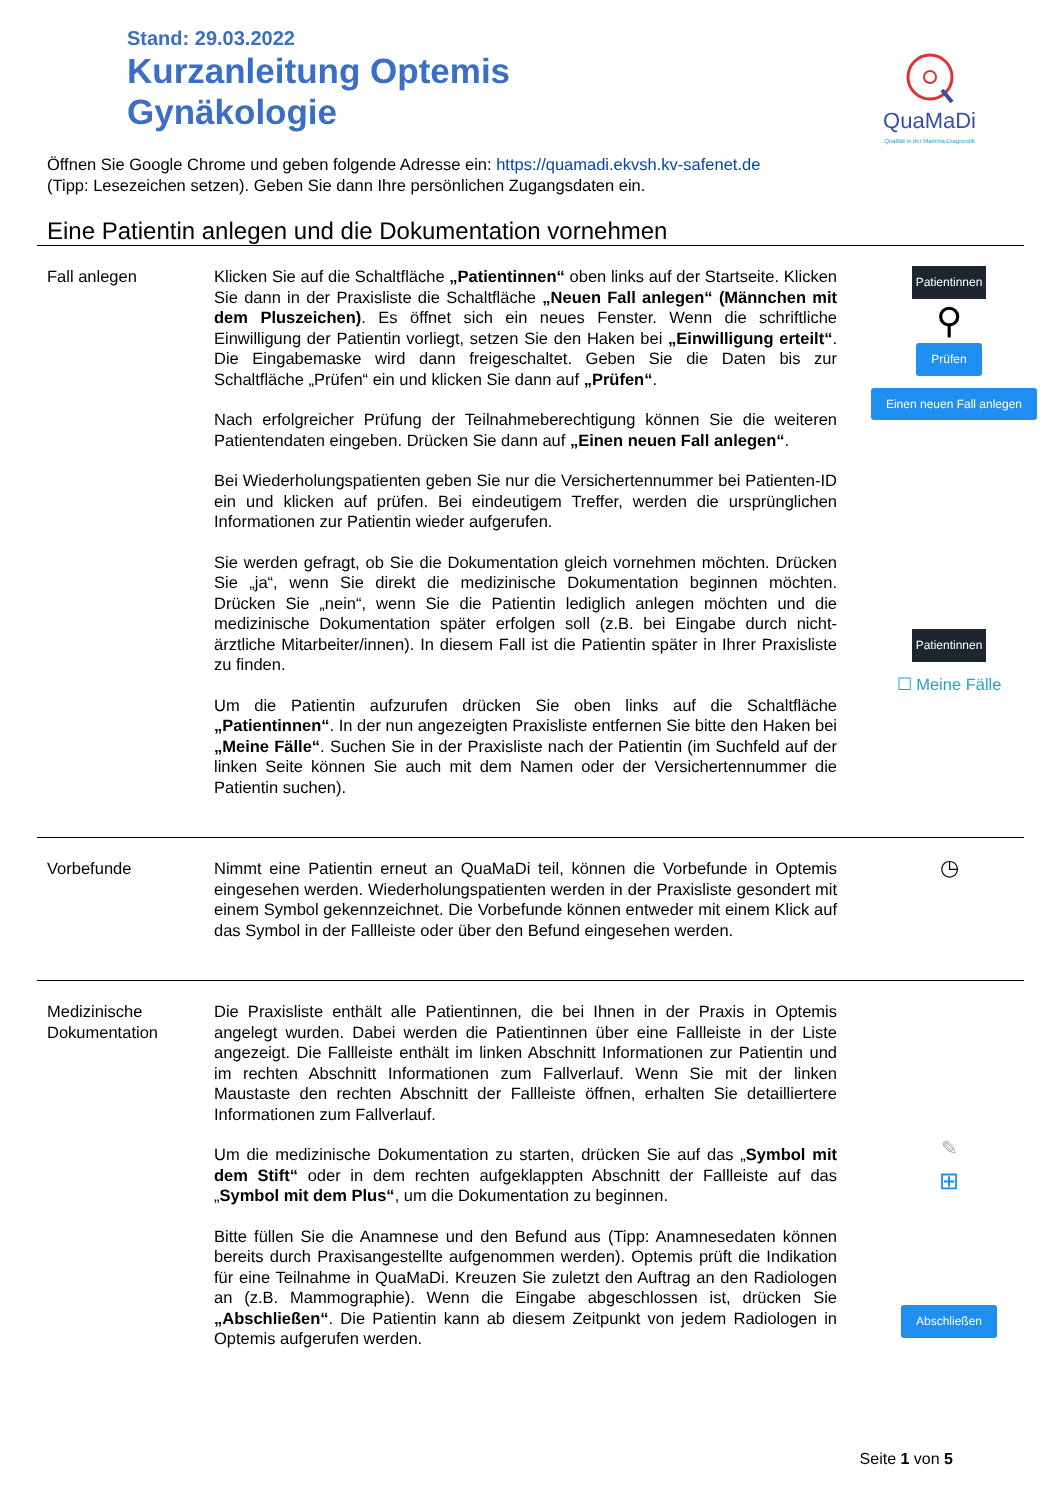Stand: 29.03.2022
Kurzanleitung Optemis
Gynäkologie
QuaMaDi
Qualität in der Mamma-Diagnostik
Öffnen Sie Google Chrome und geben folgende Adresse ein: https://quamadi.ekvsh.kv-safenet.de
(Tipp: Lesezeichen setzen). Geben Sie dann Ihre persönlichen Zugangsdaten ein.
Eine Patientin anlegen und die Dokumentation vornehmen
Fall anlegen Klicken Sie auf die Schaltfläche „Patientinnen“ oben links auf der Startseite. Klicken Sie dann in der Praxisliste die Schaltfläche „Neuen Fall anlegen“ (Männchen mit dem Pluszeichen). Es öffnet sich ein neues Fenster. Wenn die schriftliche Einwilligung der Patientin vorliegt, setzen Sie den Haken bei „Einwilligung erteilt“. Die Eingabemaske wird dann freigeschaltet. Geben Sie die Daten bis zur Schaltfläche „Prüfen“ ein und klicken Sie dann auf „Prüfen“.
Nach erfolgreicher Prüfung der Teilnahmeberechtigung können Sie die weiteren Patientendaten eingeben. Drücken Sie dann auf „Einen neuen Fall anlegen“.
Bei Wiederholungspatienten geben Sie nur die Versichertennummer bei Patienten-ID ein und klicken auf prüfen. Bei eindeutigem Treffer, werden die ursprünglichen Informationen zur Patientin wieder aufgerufen.
Sie werden gefragt, ob Sie die Dokumentation gleich vornehmen möchten. Drücken Sie „ja“, wenn Sie direkt die medizinische Dokumentation beginnen möchten. Drücken Sie „nein“, wenn Sie die Patientin lediglich anlegen möchten und die medizinische Dokumentation später erfolgen soll (z.B. bei Eingabe durch nicht-ärztliche Mitarbeiter/innen). In diesem Fall ist die Patientin später in Ihrer Praxisliste zu finden.
Um die Patientin aufzurufen drücken Sie oben links auf die Schaltfläche „Patientinnen“. In der nun angezeigten Praxisliste entfernen Sie bitte den Haken bei „Meine Fälle“. Suchen Sie in der Praxisliste nach der Patientin (im Suchfeld auf der linken Seite können Sie auch mit dem Namen oder der Versichertennummer die Patientin suchen).
Patientinnen
⚲
Prüfen
Einen neuen Fall anlegen
Patientinnen
☐ Meine Fälle
Vorbefunde Nimmt eine Patientin erneut an QuaMaDi teil, können die Vorbefunde in Optemis eingesehen werden. Wiederholungspatienten werden in der Praxisliste gesondert mit einem Symbol gekennzeichnet. Die Vorbefunde können entweder mit einem Klick auf das Symbol in der Fallleiste oder über den Befund eingesehen werden.
◷
Medizinische
Dokumentation
Die Praxisliste enthält alle Patientinnen, die bei Ihnen in der Praxis in Optemis angelegt wurden. Dabei werden die Patientinnen über eine Fallleiste in der Liste angezeigt. Die Fallleiste enthält im linken Abschnitt Informationen zur Patientin und im rechten Abschnitt Informationen zum Fallverlauf. Wenn Sie mit der linken Maustaste den rechten Abschnitt der Fallleiste öffnen, erhalten Sie detailliertere Informationen zum Fallverlauf.
Um die medizinische Dokumentation zu starten, drücken Sie auf das „Symbol mit dem Stift“ oder in dem rechten aufgeklappten Abschnitt der Fallleiste auf das „Symbol mit dem Plus“, um die Dokumentation zu beginnen.
Bitte füllen Sie die Anamnese und den Befund aus (Tipp: Anamnesedaten können bereits durch Praxisangestellte aufgenommen werden). Optemis prüft die Indikation für eine Teilnahme in QuaMaDi. Kreuzen Sie zuletzt den Auftrag an den Radiologen an (z.B. Mammographie). Wenn die Eingabe abgeschlossen ist, drücken Sie „Abschließen“. Die Patientin kann ab diesem Zeitpunkt von jedem Radiologen in Optemis aufgerufen werden.
✎
⊞
Abschließen
Seite 1 von 5